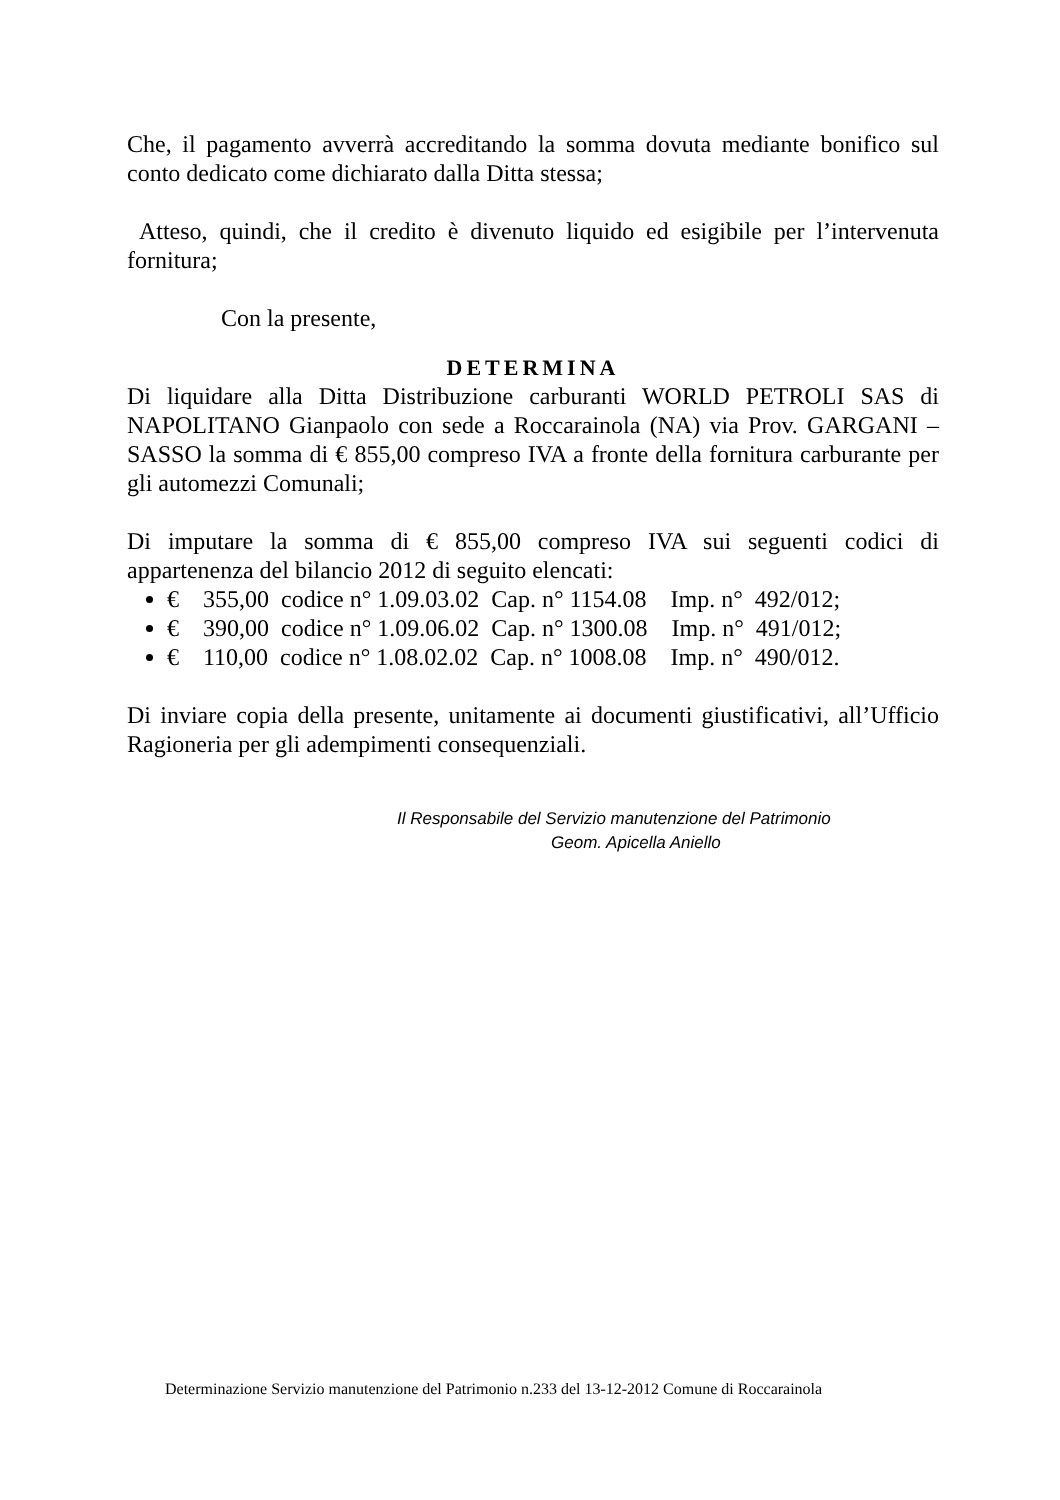Che, il pagamento avverrà accreditando la somma dovuta mediante bonifico sul conto dedicato come dichiarato dalla Ditta stessa;
Atteso, quindi, che il credito è divenuto liquido ed esigibile per l’intervenuta fornitura;
Con la presente,
DETERMINA
Di liquidare alla Ditta Distribuzione carburanti WORLD PETROLI SAS di NAPOLITANO Gianpaolo con sede a Roccarainola (NA) via Prov. GARGANI – SASSO la somma di € 855,00 compreso IVA a fronte della fornitura carburante per gli automezzi Comunali;
Di imputare la somma di € 855,00 compreso IVA sui seguenti codici di appartenenza del bilancio 2012 di seguito elencati:
€ 355,00 codice n° 1.09.03.02 Cap. n° 1154.08 Imp. n° 492/012;
€ 390,00 codice n° 1.09.06.02 Cap. n° 1300.08 Imp. n° 491/012;
€ 110,00 codice n° 1.08.02.02 Cap. n° 1008.08 Imp. n° 490/012.
Di inviare copia della presente, unitamente ai documenti giustificativi, all’Ufficio Ragioneria per gli adempimenti consequenziali.
Il Responsabile del Servizio manutenzione del Patrimonio
Geom. Apicella Aniello
Determinazione Servizio manutenzione del Patrimonio n.233 del 13-12-2012 Comune di Roccarainola